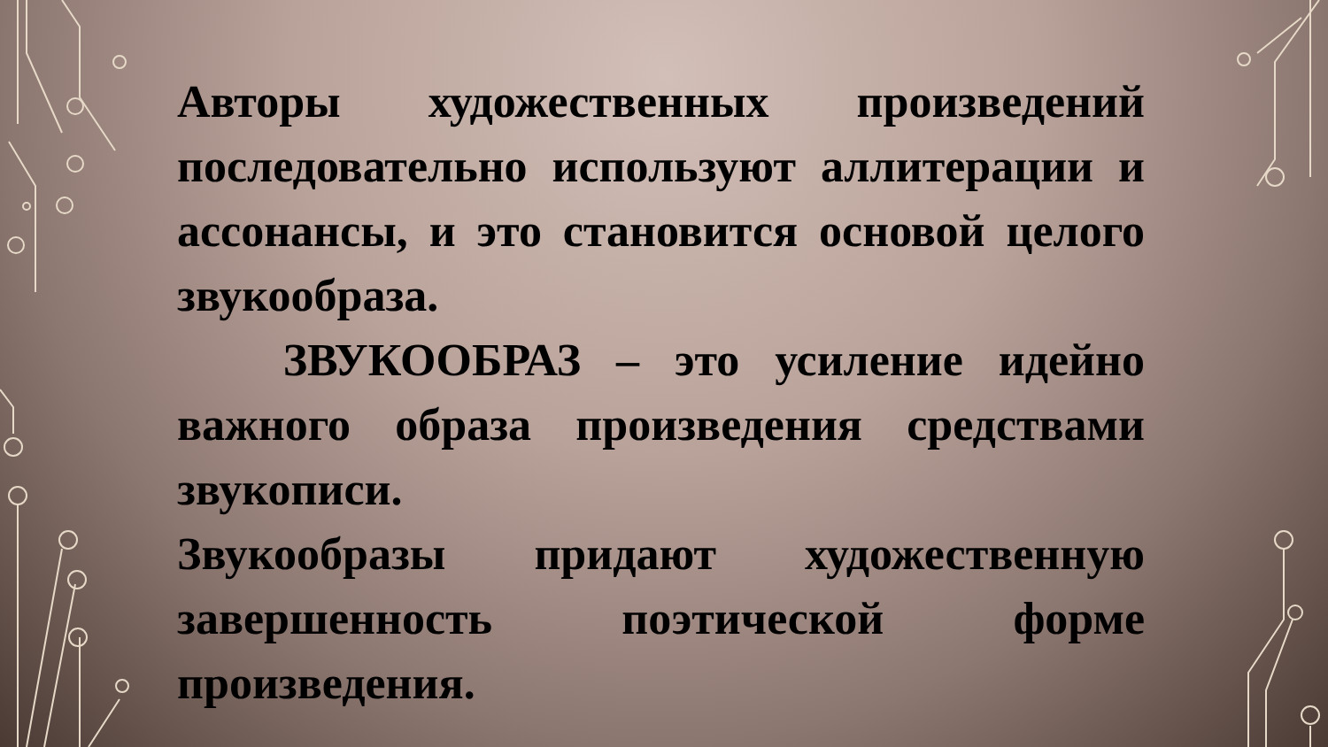Авторы художественных произведений последовательно используют аллитерации и ассонансы, и это становится основой целого звукообраза.
ЗВУКООБРАЗ – это усиление идейно важного образа произведения средствами звукописи.
Звукообразы придают художественную завершенность поэтической форме произведения.